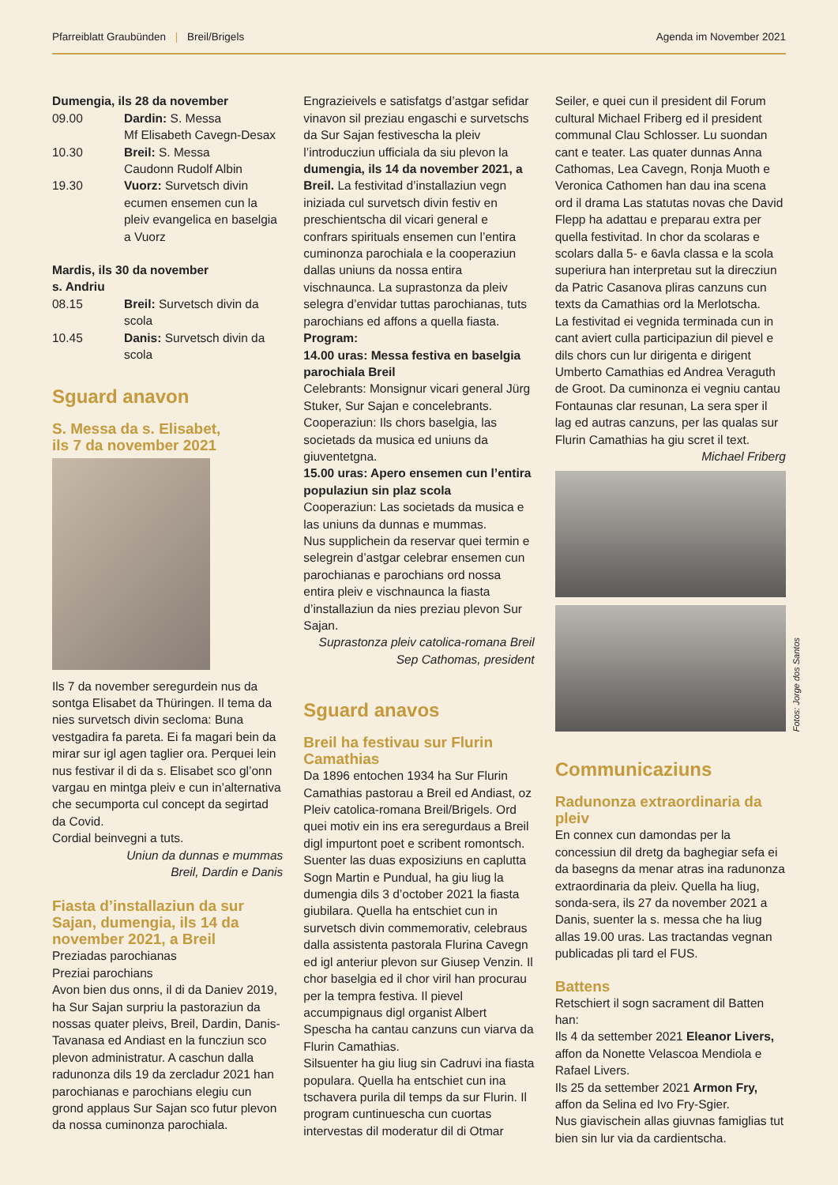Pfarreiblatt Graubünden | Breil/Brigels
Agenda im November 2021
Dumengia, ils 28 da november
09.00 Dardin: S. Messa
Mf Elisabeth Cavegn-Desax 10.30 Breil: S. Messa
Caudonn Rudolf Albin 19.30 Vuorz: Survetsch divin ecumen ensemen cun la pleiv evangelica en baselgia a Vuorz
Mardis, ils 30 da november
s. Andriu
08.15 Breil: Survetsch divin da scola 10.45 Danis: Survetsch divin da scola
Sguard anavon
S. Messa da s. Elisabet,
ils 7 da november 2021
Ils 7 da november seregurdein nus da sontga Elisabet da Thüringen. Il tema da nies survetsch divin secloma: Buna vestgadira fa pareta. Ei fa magari bein da mirar sur igl agen taglier ora. Perquei lein nus festivar il di da s. Elisabet sco gl’onn vargau en mintga pleiv e cun in’alternativa che secumporta cul concept da segirtad da Covid.
Cordial beinvegni a tuts.
Uniun da dunnas e mummas
Breil, Dardin e Danis
Fiasta d’installaziun da sur Sajan, dumengia, ils 14 da november 2021, a Breil
Preziadas parochianas
Preziai parochians
Avon bien dus onns, il di da Daniev 2019, ha Sur Sajan surpriu la pastoraziun da nossas quater pleivs, Breil, Dardin, Danis-Tavanasa ed Andiast en la funcziun sco plevon administratur. A caschun dalla radunonza dils 19 da zercladur 2021 han parochianas e parochians elegiu cun grond applaus Sur Sajan sco futur plevon da nossa cuminonza parochiala.
Engrazieivels e satisfatgs d’astgar sefidar vinavon sil preziau engaschi e survetschs da Sur Sajan festivescha la pleiv l’introducziun ufficiala da siu plevon la dumengia, ils 14 da november 2021, a Breil. La festivitad d’installaziun vegn iniziada cul survetsch divin festiv en preschientscha dil vicari general e confrars spirituals ensemen cun l’entira cuminonza parochiala e la cooperaziun dallas uniuns da nossa entira vischnaunca. La suprastonza da pleiv selegra d’envidar tuttas parochianas, tuts parochians ed affons a quella fiasta.
Program:
14.00 uras: Messa festiva en baselgia parochiala Breil
Celebrants: Monsignur vicari general Jürg Stuker, Sur Sajan e concelebrants. Cooperaziun: Ils chors baselgia, las societads da musica ed uniuns da giuventetgna.
15.00 uras: Apero ensemen cun l’entira populaziun sin plaz scola
Cooperaziun: Las societads da musica e las uniuns da dunnas e mummas.
Nus supplichein da reservar quei termin e selegrein d’astgar celebrar ensemen cun parochianas e parochians ord nossa entira pleiv e vischnaunca la fiasta d’installaziun da nies preziau plevon Sur Sajan.
Suprastonza pleiv catolica-romana Breil
Sep Cathomas, president
Sguard anavos
Breil ha festivau sur Flurin Camathias
Da 1896 entochen 1934 ha Sur Flurin Camathias pastorau a Breil ed Andiast, oz Pleiv catolica-romana Breil/Brigels. Ord quei motiv ein ins era seregurdaus a Breil digl impurtont poet e scribent romontsch.
Suenter las duas exposiziuns en caplutta Sogn Martin e Pundual, ha giu liug la dumengia dils 3 d’october 2021 la fiasta giubilara. Quella ha entschiet cun in survetsch divin commemorativ, celebraus dalla assistenta pastorala Flurina Cavegn ed igl anteriur plevon sur Giusep Venzin. Il chor baselgia ed il chor viril han procurau per la tempra festiva. Il pievel accumpignaus digl organist Albert Spescha ha cantau canzuns cun viarva da Flurin Camathias.
Silsuenter ha giu liug sin Cadruvi ina fiasta populara. Quella ha entschiet cun ina tschavera purila dil temps da sur Flurin. Il program cuntinuescha cun cuortas intervestas dil moderatur dil di Otmar
Seiler, e quei cun il president dil Forum cultural Michael Friberg ed il president communal Clau Schlosser. Lu suondan cant e teater. Las quater dunnas Anna Cathomas, Lea Cavegn, Ronja Muoth e Veronica Cathomen han dau ina scena ord il drama Las statutas novas che David Flepp ha adattau e preparau extra per quella festivitad. In chor da scolaras e scolars dalla 5- e 6avla classa e la scola superiura han interpretau sut la direcziun da Patric Casanova pliras canzuns cun texts da Camathias ord la Merlotscha.
La festivitad ei vegnida terminada cun in cant aviert culla participaziun dil pievel e dils chors cun lur dirigenta e dirigent Umberto Camathias ed Andrea Veraguth de Groot. Da cuminonza ei vegniu cantau Fontaunas clar resunan, La sera sper il lag ed autras canzuns, per las qualas sur Flurin Camathias ha giu scret il text.
Michael Friberg
Fotos: Jorge dos Santos
Communicaziuns
Radunonza extraordinaria da pleiv
En connex cun damondas per la concessiun dil dretg da baghegiar sefa ei da basegns da menar atras ina radunonza extraordinaria da pleiv. Quella ha liug, sonda-sera, ils 27 da november 2021 a Danis, suenter la s. messa che ha liug allas 19.00 uras. Las tractandas vegnan publicadas pli tard el FUS.
Battens
Retschiert il sogn sacrament dil Batten han:
Ils 4 da settember 2021 Eleanor Livers, affon da Nonette Velascoa Mendiola e Rafael Livers.
Ils 25 da settember 2021 Armon Fry, affon da Selina ed Ivo Fry-Sgier.
Nus giavischein allas giuvnas famiglias tut bien sin lur via da cardientscha.